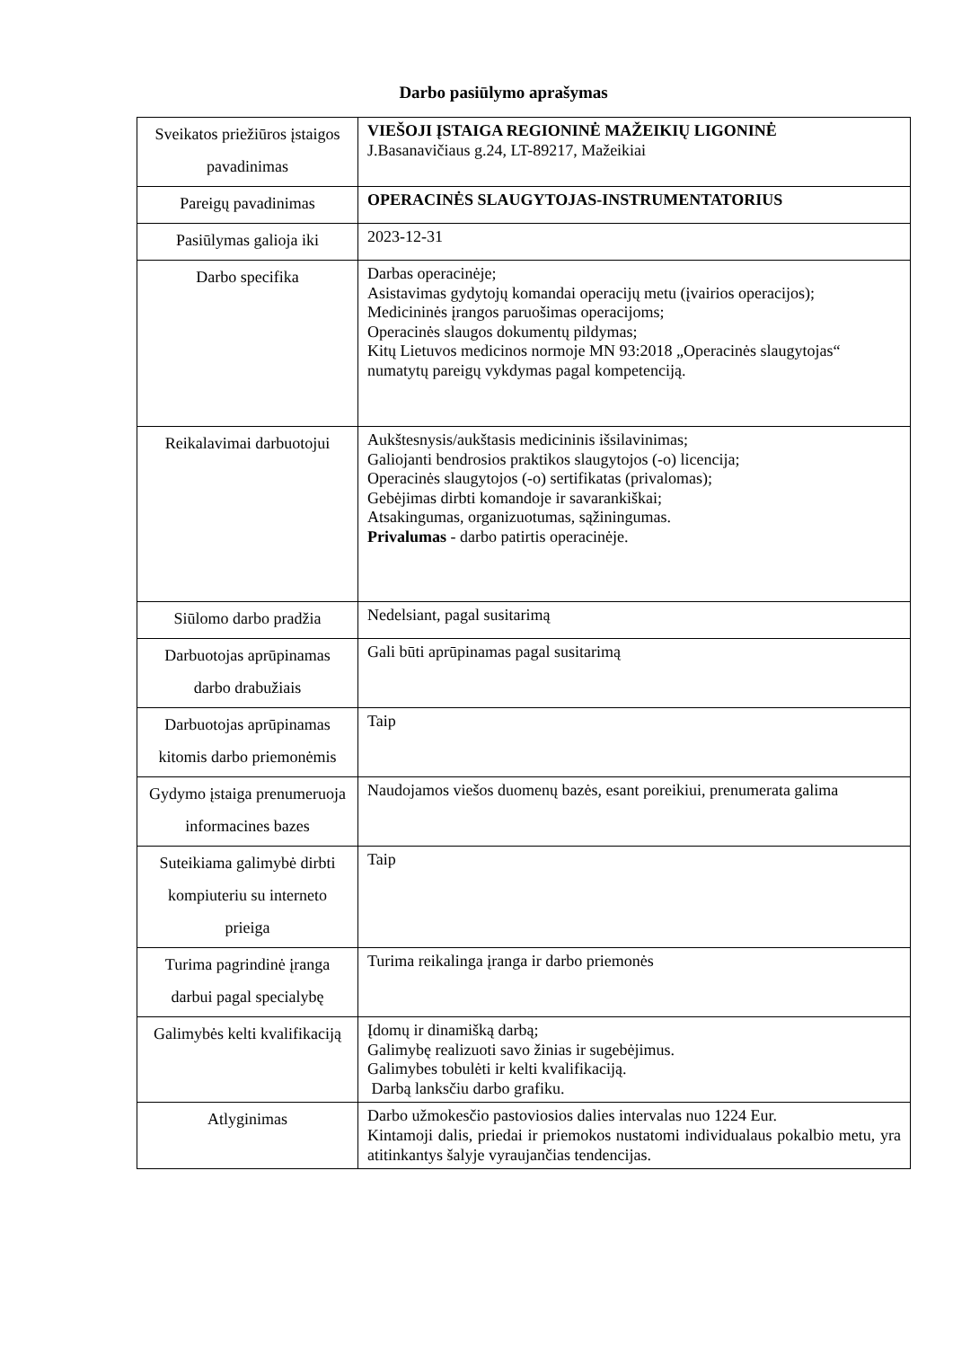Darbo pasiūlymo aprašymas
| Sveikatos priežiūros įstaigos pavadinimas | VIEŠOJI ĮSTAIGA REGIONINĖ MAŽEIKIŲ LIGONINĖ J.Basanavičiaus g.24, LT-89217, Mažeikiai |
| Pareigų pavadinimas | OPERACINĖS SLAUGYTOJAS-INSTRUMENTATORIUS |
| Pasiūlymas galioja iki | 2023-12-31 |
| Darbo specifika | Darbas operacinėje; Asistavimas gydytojų komandai operacijų metu (įvairios operacijos); Medicininės įrangos paruošimas operacijoms; Operacinės slaugos dokumentų pildymas; Kitų Lietuvos medicinos normoje MN 93:2018 „Operacinės slaugytojas“ numatytų pareigų vykdymas pagal kompetenciją. |
| Reikalavimai darbuotojui | Aukštesnysis/aukštasis medicininis išsilavinimas; Galiojanti bendrosios praktikos slaugytojos (-o) licencija; Operacinės slaugytojos (-o) sertifikatas (privalomas); Gebėjimas dirbti komandoje ir savarankiškai; Atsakingumas, organizuotumas, sąžiningumas. Privalumas - darbo patirtis operacinėje. |
| Siūlomo darbo pradžia | Nedelsiant, pagal susitarimą |
| Darbuotojas aprūpinamas darbo drabužiais | Gali būti aprūpinamas pagal susitarimą |
| Darbuotojas aprūpinamas kitomis darbo priemonėmis | Taip |
| Gydymo įstaiga prenumeruoja informacines bazes | Naudojamos viešos duomenų bazės, esant poreikiui, prenumerata galima |
| Suteikiama galimybė dirbti kompiuteriu su interneto prieiga | Taip |
| Turima pagrindinė įranga darbui pagal specialybę | Turima reikalinga įranga ir darbo priemonės |
| Galimybės kelti kvalifikaciją | Įdomų ir dinamišką darbą; Galimybę realizuoti savo žinias ir sugebėjimus. Galimybes tobulėti ir kelti kvalifikaciją. Darbą lanksčiu darbo grafiku. |
| Atlyginimas | Darbo užmokesčio pastoviosios dalies intervalas nuo 1224 Eur. Kintamoji dalis, priedai ir priemokos nustatomi individualaus pokalbio metu, yra atitinkantys šalyje vyraujančias tendencijas. |